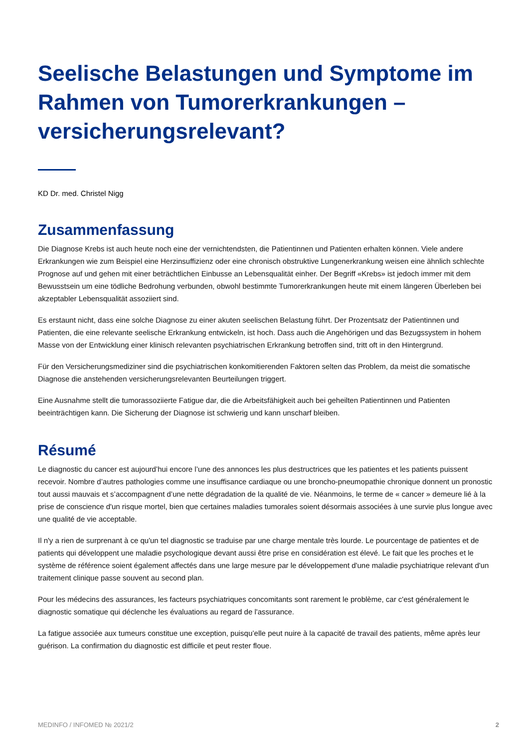Seelische Belastungen und Symptome im Rahmen von Tumorerkrankungen – versicherungsrelevant?
KD Dr. med. Christel Nigg
Zusammenfassung
Die Diagnose Krebs ist auch heute noch eine der vernichtendsten, die Patientinnen und Patienten erhalten können. Viele andere Erkrankungen wie zum Beispiel eine Herzinsuffizienz oder eine chronisch obstruktive Lungenerkrankung weisen eine ähnlich schlechte Prognose auf und gehen mit einer beträchtlichen Einbusse an Lebensqualität einher. Der Begriff «Krebs» ist jedoch immer mit dem Bewusstsein um eine tödliche Bedrohung verbunden, obwohl bestimmte Tumorerkrankungen heute mit einem längeren Überleben bei akzeptabler Lebensqualität assoziiert sind.
Es erstaunt nicht, dass eine solche Diagnose zu einer akuten seelischen Belastung führt. Der Prozentsatz der Patientinnen und Patienten, die eine relevante seelische Erkrankung entwickeln, ist hoch. Dass auch die Angehörigen und das Bezugssystem in hohem Masse von der Entwicklung einer klinisch relevanten psychiatrischen Erkrankung betroffen sind, tritt oft in den Hintergrund.
Für den Versicherungsmediziner sind die psychiatrischen konkomitierenden Faktoren selten das Problem, da meist die somatische Diagnose die anstehenden versicherungsrelevanten Beurteilungen triggert.
Eine Ausnahme stellt die tumorassoziierte Fatigue dar, die die Arbeitsfähigkeit auch bei geheilten Patientinnen und Patienten beeinträchtigen kann. Die Sicherung der Diagnose ist schwierig und kann unscharf bleiben.
Résumé
Le diagnostic du cancer est aujourd’hui encore l’une des annonces les plus destructrices que les patientes et les patients puissent recevoir. Nombre d’autres pathologies comme une insuffisance cardiaque ou une broncho-pneumopathie chronique donnent un pronostic tout aussi mauvais et s’accompagnent d’une nette dégradation de la qualité de vie. Néanmoins, le terme de « cancer » demeure lié à la prise de conscience d'un risque mortel, bien que certaines maladies tumorales soient désormais associées à une survie plus longue avec une qualité de vie acceptable.
Il n'y a rien de surprenant à ce qu'un tel diagnostic se traduise par une charge mentale très lourde. Le pourcentage de patientes et de patients qui développent une maladie psychologique devant aussi être prise en considération est élevé. Le fait que les proches et le système de référence soient également affectés dans une large mesure par le développement d'une maladie psychiatrique relevant d'un traitement clinique passe souvent au second plan.
Pour les médecins des assurances, les facteurs psychiatriques concomitants sont rarement le problème, car c'est généralement le diagnostic somatique qui déclenche les évaluations au regard de l'assurance.
La fatigue associée aux tumeurs constitue une exception, puisqu’elle peut nuire à la capacité de travail des patients, même après leur guérison. La confirmation du diagnostic est difficile et peut rester floue.
MEDINFO / INFOMED № 2021/2 2